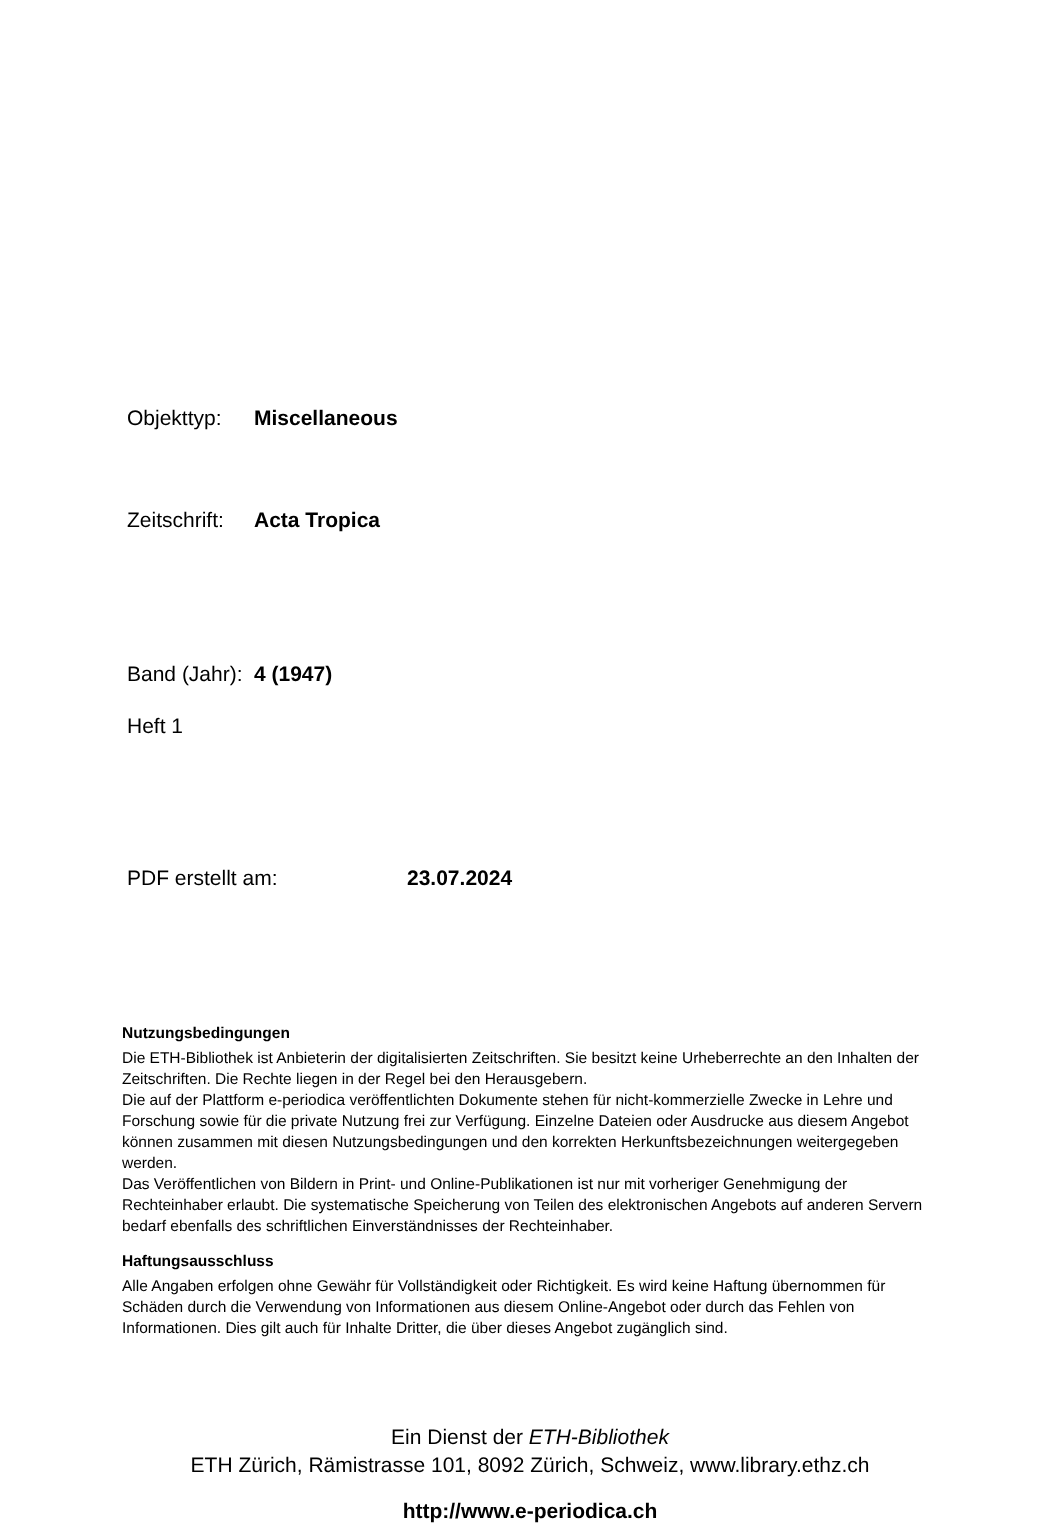Objekttyp: Miscellaneous
Zeitschrift: Acta Tropica
Band (Jahr): 4 (1947)
Heft 1
PDF erstellt am: 23.07.2024
Nutzungsbedingungen
Die ETH-Bibliothek ist Anbieterin der digitalisierten Zeitschriften. Sie besitzt keine Urheberrechte an den Inhalten der Zeitschriften. Die Rechte liegen in der Regel bei den Herausgebern.
Die auf der Plattform e-periodica veröffentlichten Dokumente stehen für nicht-kommerzielle Zwecke in Lehre und Forschung sowie für die private Nutzung frei zur Verfügung. Einzelne Dateien oder Ausdrucke aus diesem Angebot können zusammen mit diesen Nutzungsbedingungen und den korrekten Herkunftsbezeichnungen weitergegeben werden.
Das Veröffentlichen von Bildern in Print- und Online-Publikationen ist nur mit vorheriger Genehmigung der Rechteinhaber erlaubt. Die systematische Speicherung von Teilen des elektronischen Angebots auf anderen Servern bedarf ebenfalls des schriftlichen Einverständnisses der Rechteinhaber.
Haftungsausschluss
Alle Angaben erfolgen ohne Gewähr für Vollständigkeit oder Richtigkeit. Es wird keine Haftung übernommen für Schäden durch die Verwendung von Informationen aus diesem Online-Angebot oder durch das Fehlen von Informationen. Dies gilt auch für Inhalte Dritter, die über dieses Angebot zugänglich sind.
Ein Dienst der ETH-Bibliothek
ETH Zürich, Rämistrasse 101, 8092 Zürich, Schweiz, www.library.ethz.ch
http://www.e-periodica.ch